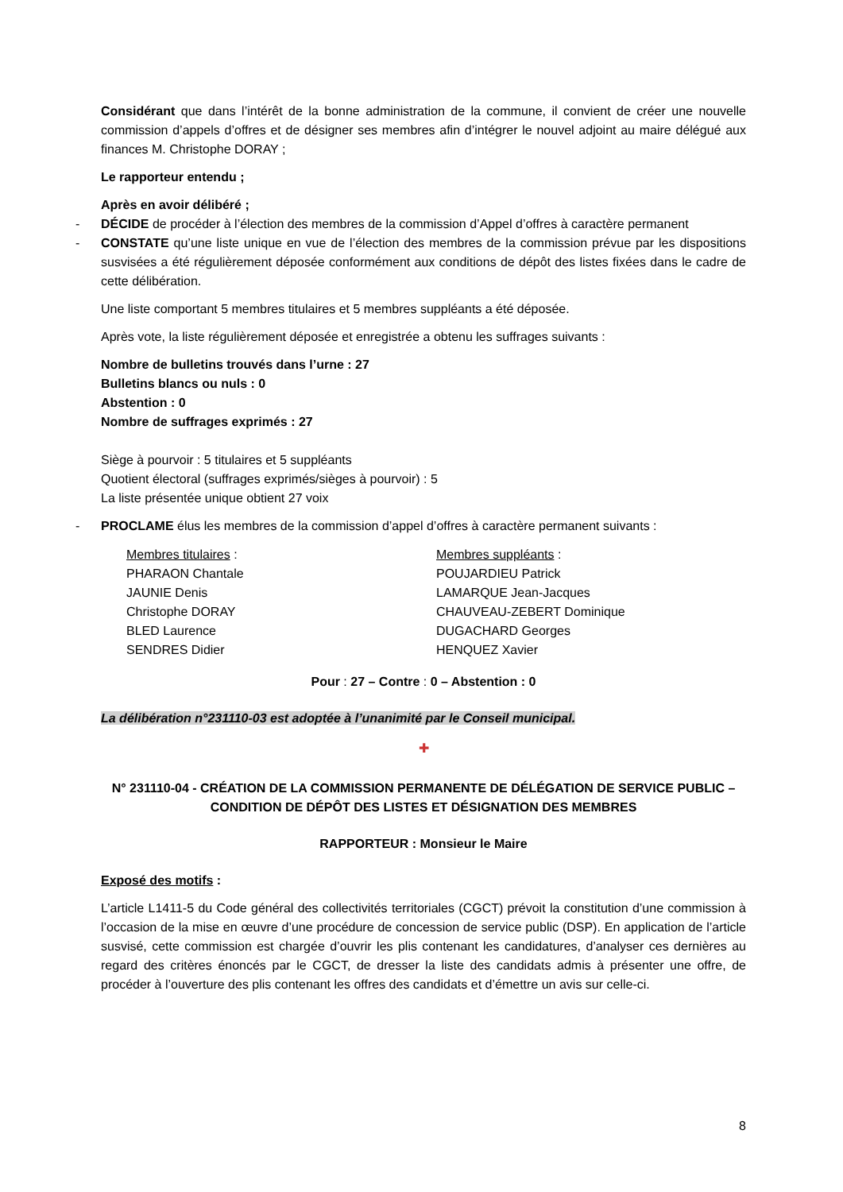Considérant que dans l’intérêt de la bonne administration de la commune, il convient de créer une nouvelle commission d’appels d’offres et de désigner ses membres afin d’intégrer le nouvel adjoint au maire délégué aux finances M. Christophe DORAY ;
Le rapporteur entendu ;
Après en avoir délibéré ;
- DÉCIDE de procéder à l’élection des membres de la commission d’Appel d’offres à caractère permanent
- CONSTATE qu’une liste unique en vue de l’élection des membres de la commission prévue par les dispositions susvisées a été régulièrement déposée conformément aux conditions de dépôt des listes fixées dans le cadre de cette délibération.
Une liste comportant 5 membres titulaires et 5 membres suppléants a été déposée.
Après vote, la liste régulièrement déposée et enregistrée a obtenu les suffrages suivants :
Nombre de bulletins trouvés dans l’urne : 27
Bulletins blancs ou nuls : 0
Abstention : 0
Nombre de suffrages exprimés : 27
Siège à pourvoir : 5 titulaires et 5 suppléants
Quotient électoral (suffrages exprimés/sièges à pourvoir) : 5
La liste présentée unique obtient 27 voix
- PROCLAME élus les membres de la commission d’appel d’offres à caractère permanent suivants :
Membres titulaires :
PHARAON Chantale
JAUNIE Denis
Christophe DORAY
BLED Laurence
SENDRES Didier
Membres suppléants :
POUJARDIEU Patrick
LAMARQUE Jean-Jacques
CHAUVEAU-ZEBERT Dominique
DUGACHARD Georges
HENQUEZ Xavier
Pour : 27 – Contre : 0 – Abstention : 0
La délibération n°231110-03 est adoptée à l’unanimité par le Conseil municipal.
✚
N° 231110-04 - CRÉATION DE LA COMMISSION PERMANENTE DE DÉLÉGATION DE SERVICE PUBLIC – CONDITION DE DÉPÔT DES LISTES ET DÉSIGNATION DES MEMBRES
RAPPORTEUR : Monsieur le Maire
Exposé des motifs :
L’article L1411-5 du Code général des collectivités territoriales (CGCT) prévoit la constitution d’une commission à l’occasion de la mise en œuvre d’une procédure de concession de service public (DSP). En application de l’article susvisé, cette commission est chargée d’ouvrir les plis contenant les candidatures, d’analyser ces dernières au regard des critères énoncés par le CGCT, de dresser la liste des candidats admis à présenter une offre, de procéder à l’ouverture des plis contenant les offres des candidats et d’émettre un avis sur celle-ci.
8